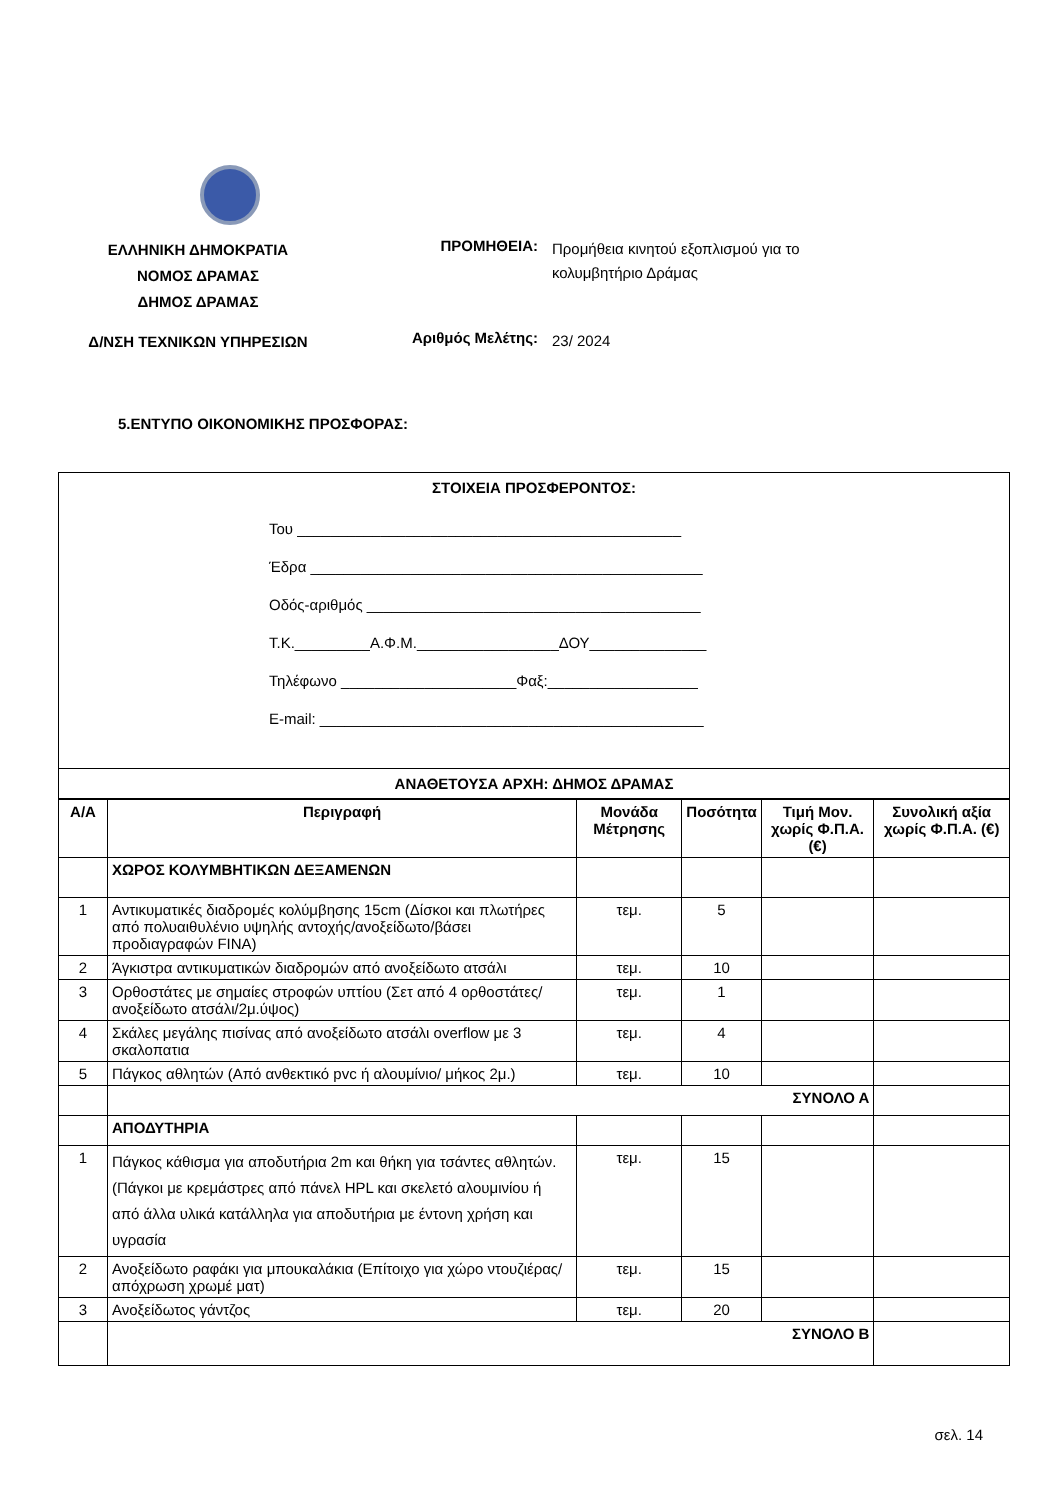ΕΛΛΗΝΙΚΗ ΔΗΜΟΚΡΑΤΙΑ
ΝΟΜΟΣ ΔΡΑΜΑΣ
ΔΗΜΟΣ ΔΡΑΜΑΣ
ΠΡΟΜΗΘΕΙΑ:
Προμήθεια κινητού εξοπλισμού για το κολυμβητήριο Δράμας
Δ/ΝΣΗ ΤΕΧΝΙΚΩΝ ΥΠΗΡΕΣΙΩΝ
Αριθμός Μελέτης:
23/ 2024
5.ΕΝΤΥΠΟ ΟΙΚΟΝΟΜΙΚΗΣ ΠΡΟΣΦΟΡΑΣ:
ΣΤΟΙΧΕΙΑ ΠΡΟΣΦΕΡΟΝΤΟΣ:
Του ______________________________________________
Έδρα _______________________________________________
Οδός-αριθμός ________________________________________
Τ.Κ._________Α.Φ.Μ._________________ΔΟΥ______________
Τηλέφωνο _____________________Φαξ:__________________
E-mail: ______________________________________________
ΑΝΑΘΕΤΟΥΣΑ ΑΡΧΗ: ΔΗΜΟΣ ΔΡΑΜΑΣ
| Α/Α | Περιγραφή | Μονάδα Μέτρησης | Ποσότητα | Τιμή Μον. χωρίς Φ.Π.Α. (€) | Συνολική αξία χωρίς Φ.Π.Α. (€) |
| --- | --- | --- | --- | --- | --- |
| | ΧΩΡΟΣ ΚΟΛΥΜΒΗΤΙΚΩΝ ΔΕΞΑΜΕΝΩΝ | | | | |
| 1 | Αντικυματικές διαδρομές κολύμβησης 15cm (Δίσκοι και πλωτήρες από πολυαιθυλένιο υψηλής αντοχής/ανοξείδωτο/βάσει προδιαγραφών FINA) | τεμ. | 5 | | |
| 2 | Άγκιστρα αντικυματικών διαδρομών από ανοξείδωτο ατσάλι | τεμ. | 10 | | |
| 3 | Ορθοστάτες με σημαίες στροφών υπτίου (Σετ από 4 ορθοστάτες/ ανοξείδωτο ατσάλι/2μ.ύψος) | τεμ. | 1 | | |
| 4 | Σκάλες μεγάλης πισίνας από ανοξείδωτο ατσάλι overflow με 3 σκαλοπατια | τεμ. | 4 | | |
| 5 | Πάγκος αθλητών (Από ανθεκτικό pvc ή αλουμίνιο/ μήκος 2μ.) | τεμ. | 10 | | |
| | ΣΥΝΟΛΟ Α | | | | |
| | ΑΠΟΔΥΤΗΡΙΑ | | | | |
| 1 | Πάγκος κάθισμα για αποδυτήρια 2m και θήκη για τσάντες αθλητών. (Πάγκοι με κρεμάστρες από πάνελ HPL και σκελετό αλουμινίου ή από άλλα υλικά κατάλληλα για αποδυτήρια με έντονη χρήση και υγρασία | τεμ. | 15 | | |
| 2 | Ανοξείδωτο ραφάκι για μπουκαλάκια (Επίτοιχο για χώρο ντουζιέρας/απόχρωση χρωμέ ματ) | τεμ. | 15 | | |
| 3 | Ανοξείδωτος γάντζος | τεμ. | 20 | | |
| | ΣΥΝΟΛΟ Β | | | | |
σελ. 14